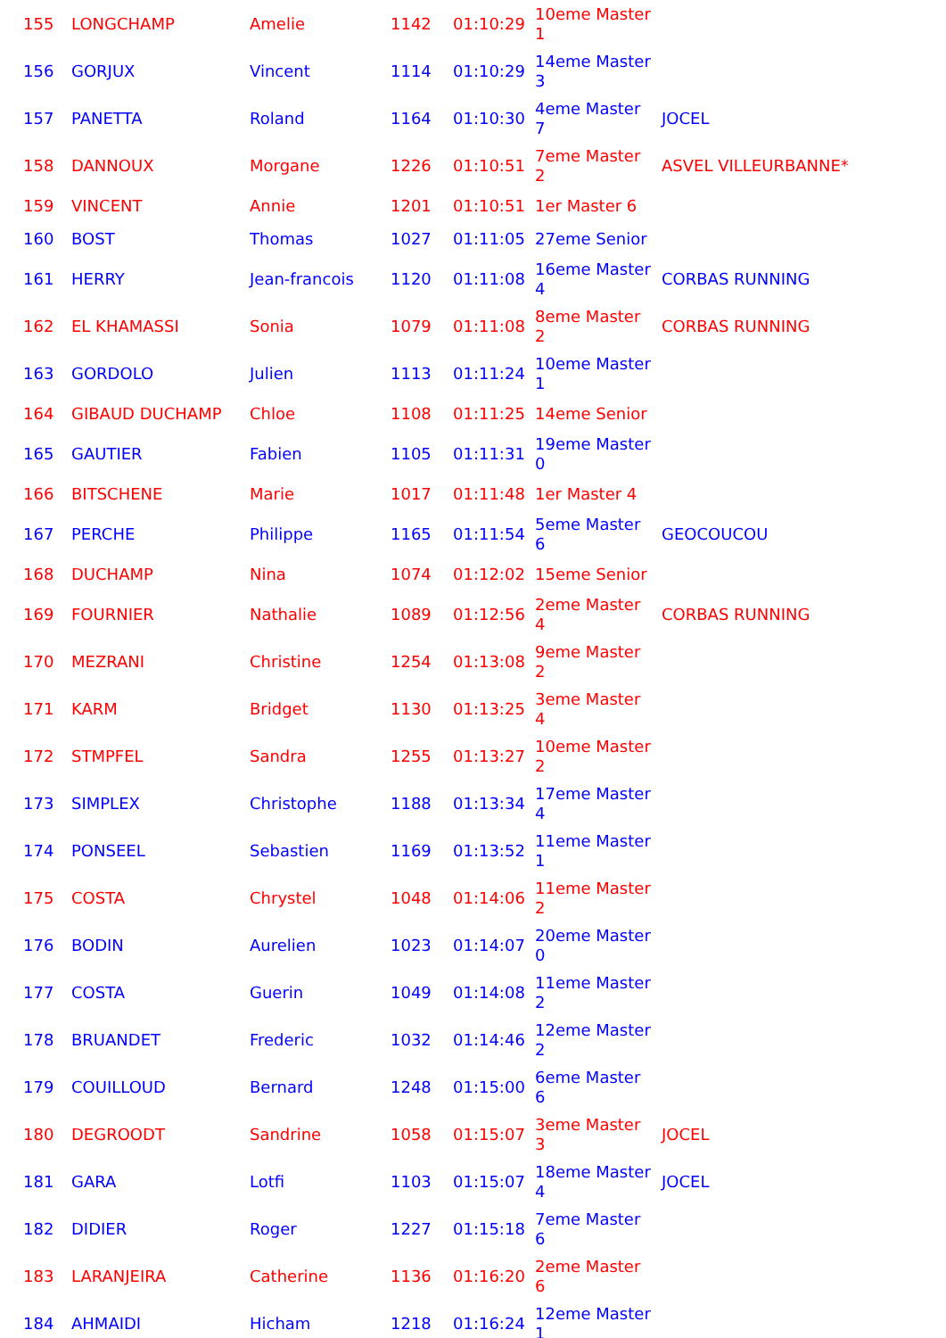| 155 | LONGCHAMP | Amelie | 1142 | 01:10:29 | 10eme Master 1 | |
| 156 | GORJUX | Vincent | 1114 | 01:10:29 | 14eme Master 3 | |
| 157 | PANETTA | Roland | 1164 | 01:10:30 | 4eme Master 7 | JOCEL |
| 158 | DANNOUX | Morgane | 1226 | 01:10:51 | 7eme Master 2 | ASVEL VILLEURBANNE* |
| 159 | VINCENT | Annie | 1201 | 01:10:51 | 1er Master 6 | |
| 160 | BOST | Thomas | 1027 | 01:11:05 | 27eme Senior | |
| 161 | HERRY | Jean-francois | 1120 | 01:11:08 | 16eme Master 4 | CORBAS RUNNING |
| 162 | EL KHAMASSI | Sonia | 1079 | 01:11:08 | 8eme Master 2 | CORBAS RUNNING |
| 163 | GORDOLO | Julien | 1113 | 01:11:24 | 10eme Master 1 | |
| 164 | GIBAUD DUCHAMP | Chloe | 1108 | 01:11:25 | 14eme Senior | |
| 165 | GAUTIER | Fabien | 1105 | 01:11:31 | 19eme Master 0 | |
| 166 | BITSCHENE | Marie | 1017 | 01:11:48 | 1er Master 4 | |
| 167 | PERCHE | Philippe | 1165 | 01:11:54 | 5eme Master 6 | GEOCOUCOU |
| 168 | DUCHAMP | Nina | 1074 | 01:12:02 | 15eme Senior | |
| 169 | FOURNIER | Nathalie | 1089 | 01:12:56 | 2eme Master 4 | CORBAS RUNNING |
| 170 | MEZRANI | Christine | 1254 | 01:13:08 | 9eme Master 2 | |
| 171 | KARM | Bridget | 1130 | 01:13:25 | 3eme Master 4 | |
| 172 | STMPFEL | Sandra | 1255 | 01:13:27 | 10eme Master 2 | |
| 173 | SIMPLEX | Christophe | 1188 | 01:13:34 | 17eme Master 4 | |
| 174 | PONSEEL | Sebastien | 1169 | 01:13:52 | 11eme Master 1 | |
| 175 | COSTA | Chrystel | 1048 | 01:14:06 | 11eme Master 2 | |
| 176 | BODIN | Aurelien | 1023 | 01:14:07 | 20eme Master 0 | |
| 177 | COSTA | Guerin | 1049 | 01:14:08 | 11eme Master 2 | |
| 178 | BRUANDET | Frederic | 1032 | 01:14:46 | 12eme Master 2 | |
| 179 | COUILLOUD | Bernard | 1248 | 01:15:00 | 6eme Master 6 | |
| 180 | DEGROODT | Sandrine | 1058 | 01:15:07 | 3eme Master 3 | JOCEL |
| 181 | GARA | Lotfi | 1103 | 01:15:07 | 18eme Master 4 | JOCEL |
| 182 | DIDIER | Roger | 1227 | 01:15:18 | 7eme Master 6 | |
| 183 | LARANJEIRA | Catherine | 1136 | 01:16:20 | 2eme Master 6 | |
| 184 | AHMAIDI | Hicham | 1218 | 01:16:24 | 12eme Master 1 | |